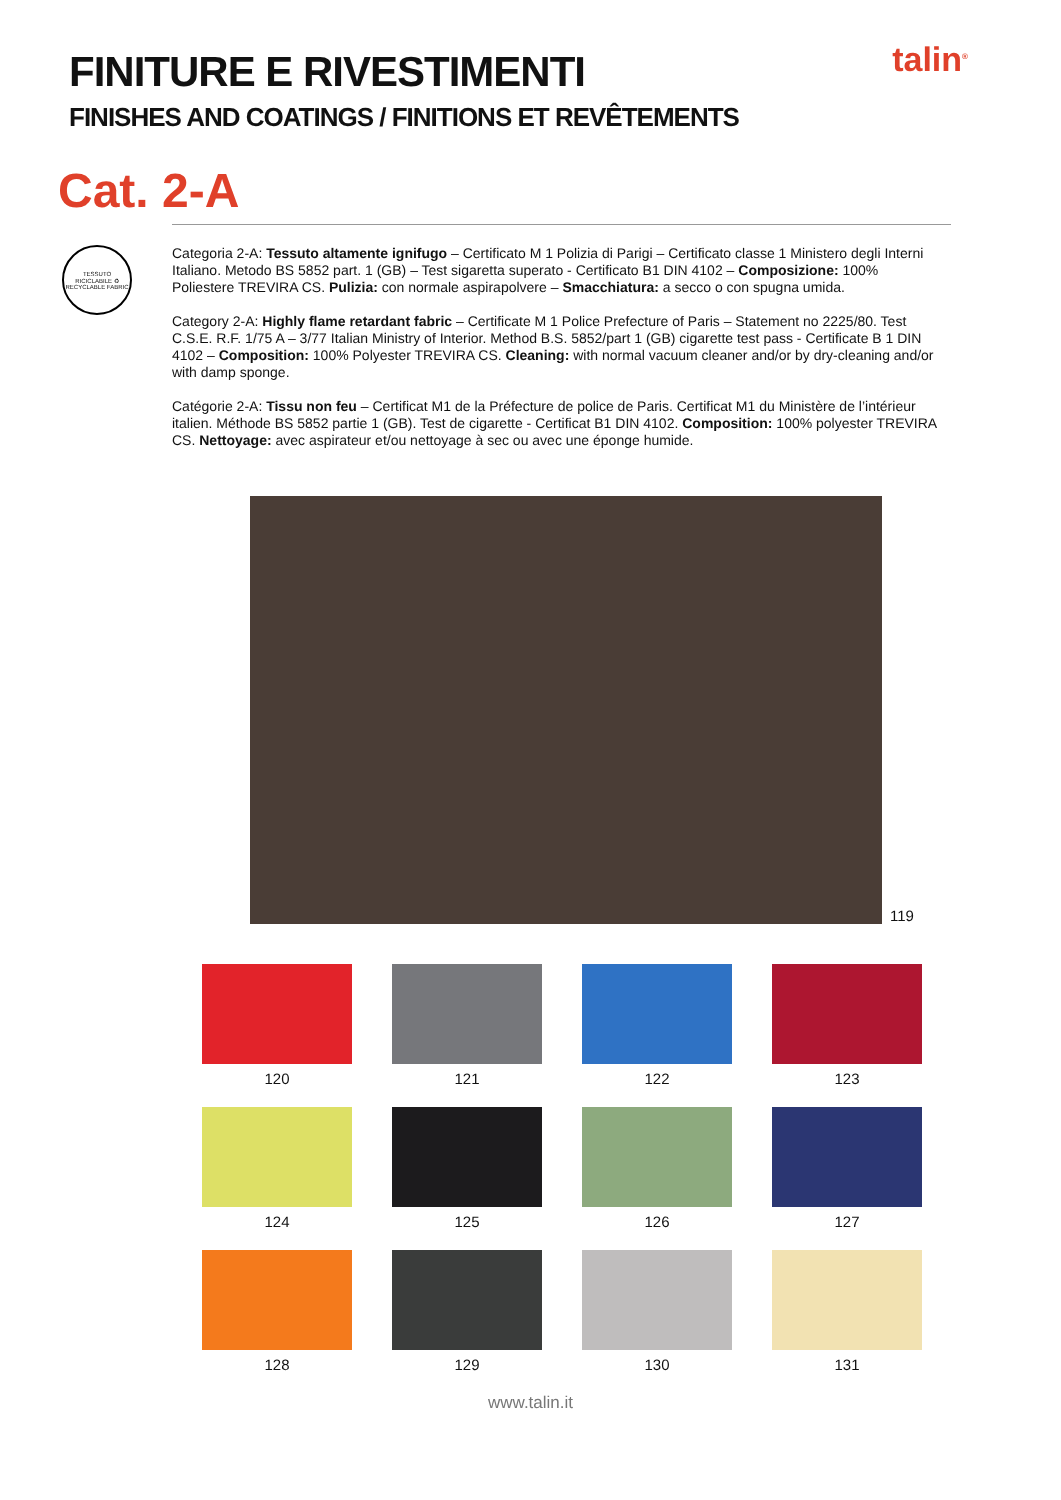talin<sup>®</sup>
FINITURE E RIVESTIMENTI
FINISHES AND COATINGS / FINITIONS ET REVÊTEMENTS
Cat. 2-A
TESSUTO RICICLABILE ♻ RECYCLABLE FABRIC
Categoria 2-A: Tessuto altamente ignifugo – Certificato M 1 Polizia di Parigi – Certificato classe 1 Ministero degli Interni Italiano. Metodo BS 5852 part. 1 (GB) – Test sigaretta superato - Certificato B1 DIN 4102 – Composizione: 100% Poliestere TREVIRA CS. Pulizia: con normale aspirapolvere – Smacchiatura: a secco o con spugna umida.
Category 2-A: Highly flame retardant fabric – Certificate M 1 Police Prefecture of Paris – Statement no 2225/80. Test C.S.E. R.F. 1/75 A – 3/77 Italian Ministry of Interior. Method B.S. 5852/part 1 (GB) cigarette test pass - Certificate B 1 DIN 4102 – Composition: 100% Polyester TREVIRA CS. Cleaning: with normal vacuum cleaner and/or by dry-cleaning and/or with damp sponge.
Catégorie 2-A: Tissu non feu – Certificat M1 de la Préfecture de police de Paris. Certificat M1 du Ministère de l’intérieur italien. Méthode BS 5852 partie 1 (GB). Test de cigarette - Certificat B1 DIN 4102. Composition: 100% polyester TREVIRA CS. Nettoyage: avec aspirateur et/ou nettoyage à sec ou avec une éponge humide.
119
120
121
122
123
124
125
126
127
128
129
130
131
www.talin.it